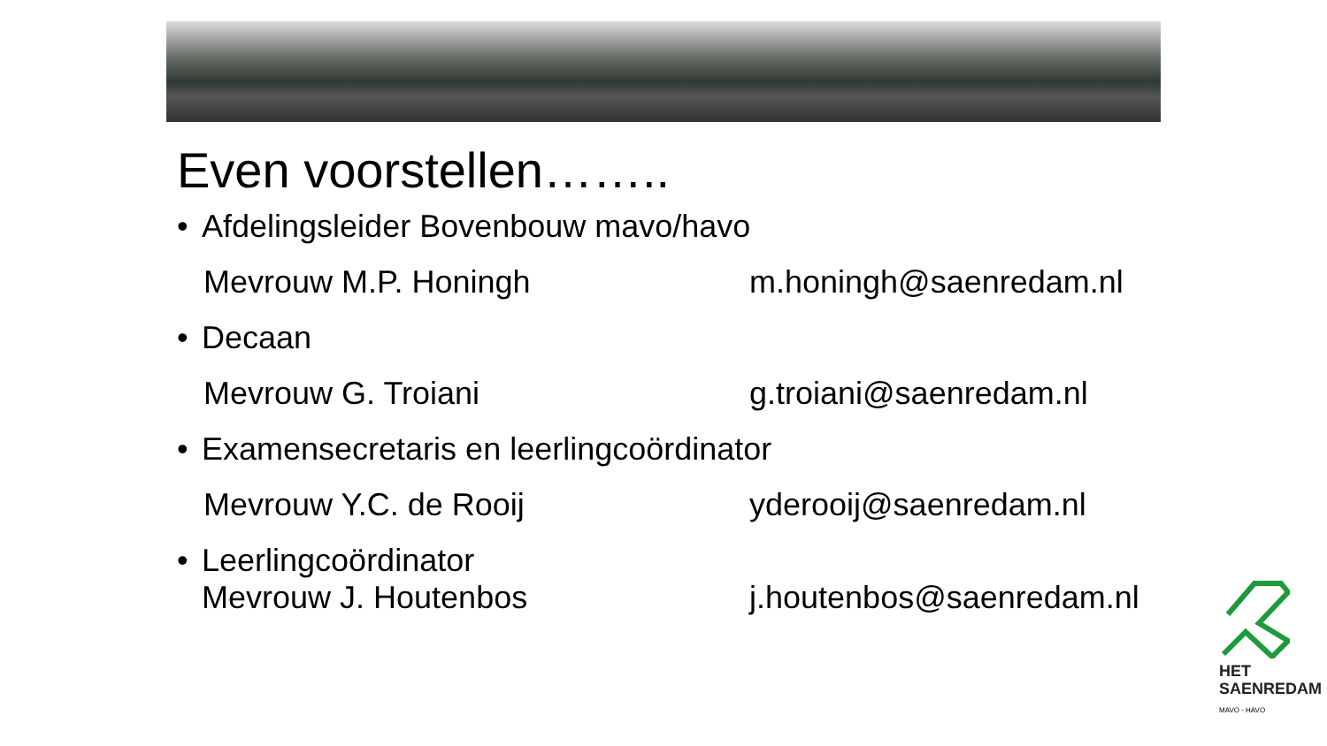Even voorstellen……..
• Afdelingsleider Bovenbouw mavo/havo
Mevrouw M.P. Honingh m.honingh@saenredam.nl
• Decaan
Mevrouw G. Troiani g.troiani@saenredam.nl
• Examensecretaris en leerlingcoördinator
Mevrouw Y.C. de Rooij yderooij@saenredam.nl
• Leerlingcoördinator
Mevrouw J. Houtenbos j.houtenbos@saenredam.nl
HET
SAENREDAM
MAVO - HAVO